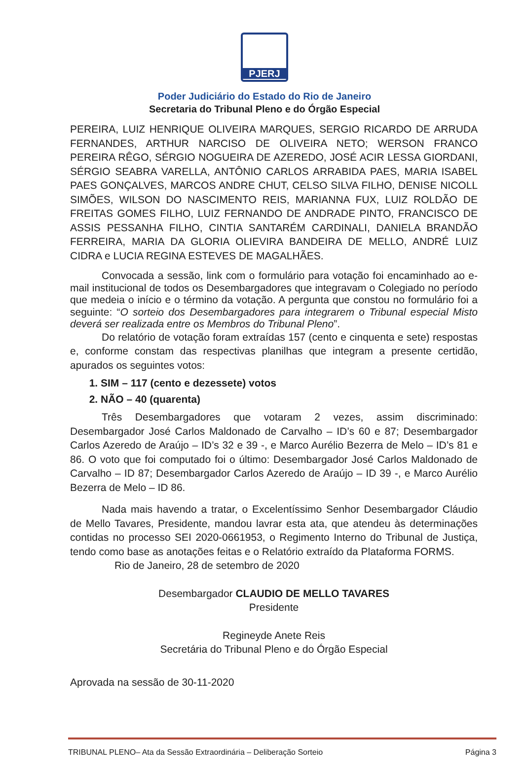PJERJ
Poder Judiciário do Estado do Rio de Janeiro
Secretaria do Tribunal Pleno e do Órgão Especial
PEREIRA, LUIZ HENRIQUE OLIVEIRA MARQUES, SERGIO RICARDO DE ARRUDA FERNANDES, ARTHUR NARCISO DE OLIVEIRA NETO; WERSON FRANCO PEREIRA RÊGO, SÉRGIO NOGUEIRA DE AZEREDO, JOSÉ ACIR LESSA GIORDANI, SÉRGIO SEABRA VARELLA, ANTÔNIO CARLOS ARRABIDA PAES, MARIA ISABEL PAES GONÇALVES, MARCOS ANDRE CHUT, CELSO SILVA FILHO, DENISE NICOLL SIMÕES, WILSON DO NASCIMENTO REIS, MARIANNA FUX, LUIZ ROLDÃO DE FREITAS GOMES FILHO, LUIZ FERNANDO DE ANDRADE PINTO, FRANCISCO DE ASSIS PESSANHA FILHO, CINTIA SANTARÉM CARDINALI, DANIELA BRANDÃO FERREIRA, MARIA DA GLORIA OLIEVIRA BANDEIRA DE MELLO, ANDRÉ LUIZ CIDRA e LUCIA REGINA ESTEVES DE MAGALHÃES.
Convocada a sessão, link com o formulário para votação foi encaminhado ao e-mail institucional de todos os Desembargadores que integravam o Colegiado no período que medeia o início e o término da votação. A pergunta que constou no formulário foi a seguinte: “O sorteio dos Desembargadores para integrarem o Tribunal especial Misto deverá ser realizada entre os Membros do Tribunal Pleno”.
Do relatório de votação foram extraídas 157 (cento e cinquenta e sete) respostas e, conforme constam das respectivas planilhas que integram a presente certidão, apurados os seguintes votos:
1. SIM – 117 (cento e dezessete) votos
2. NÃO – 40 (quarenta)
Três Desembargadores que votaram 2 vezes, assim discriminado: Desembargador José Carlos Maldonado de Carvalho – ID’s 60 e 87; Desembargador Carlos Azeredo de Araújo – ID’s 32 e 39 -, e Marco Aurélio Bezerra de Melo – ID’s 81 e 86. O voto que foi computado foi o último: Desembargador José Carlos Maldonado de Carvalho – ID 87; Desembargador Carlos Azeredo de Araújo – ID 39 -, e Marco Aurélio Bezerra de Melo – ID 86.
Nada mais havendo a tratar, o Excelentíssimo Senhor Desembargador Cláudio de Mello Tavares, Presidente, mandou lavrar esta ata, que atendeu às determinações contidas no processo SEI 2020-0661953, o Regimento Interno do Tribunal de Justiça, tendo como base as anotações feitas e o Relatório extraído da Plataforma FORMS.
Rio de Janeiro, 28 de setembro de 2020
Desembargador CLAUDIO DE MELLO TAVARES
Presidente
Regineyde Anete Reis
Secretária do Tribunal Pleno e do Órgão Especial
Aprovada na sessão de 30-11-2020
TRIBUNAL PLENO– Ata da Sessão Extraordinária – Deliberação Sorteio Página 3